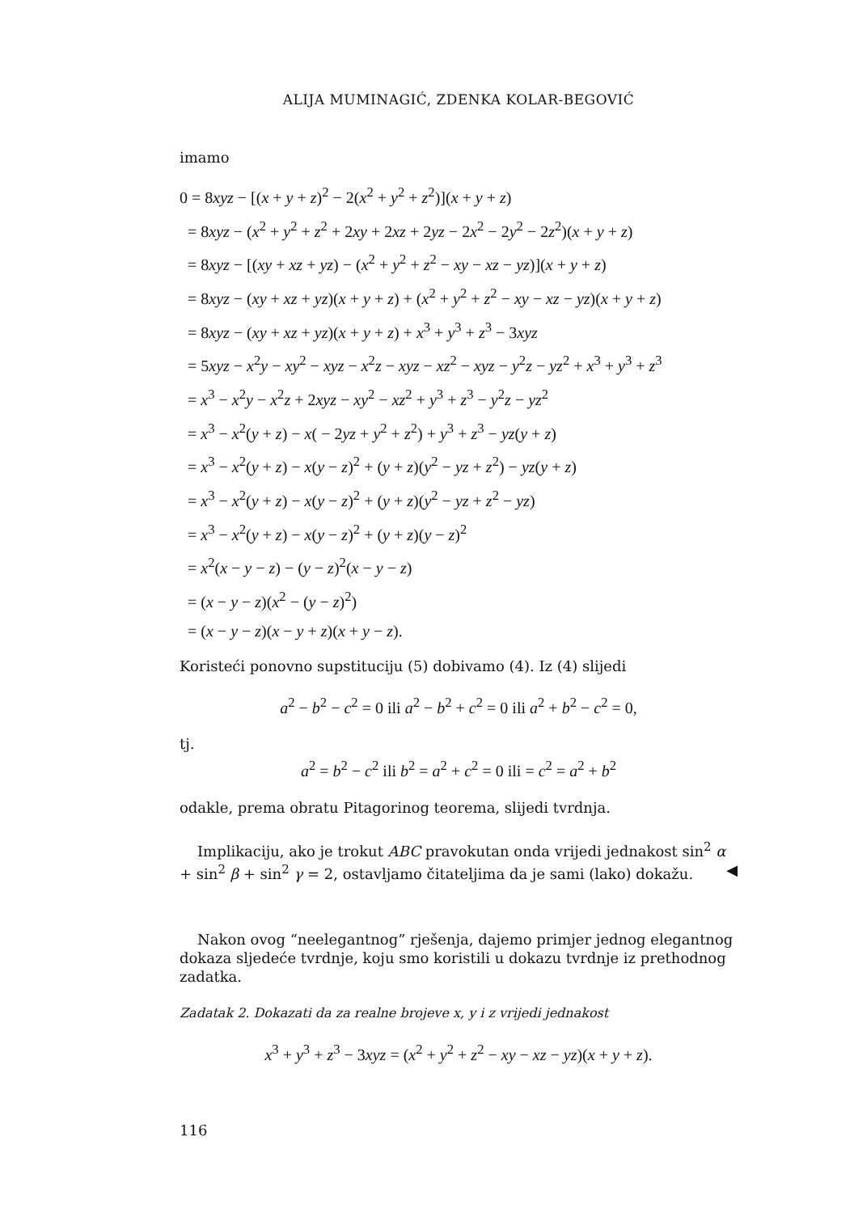ALIJA MUMINAGIĆ, ZDENKA KOLAR-BEGOVIĆ
imamo
0 = 8xyz − [(x + y + z)<sup>2</sup> − 2(x<sup>2</sup> + y<sup>2</sup> + z<sup>2</sup>)](x + y + z)
= 8xyz − (x<sup>2</sup> + y<sup>2</sup> + z<sup>2</sup> + 2xy + 2xz + 2yz − 2x<sup>2</sup> − 2y<sup>2</sup> − 2z<sup>2</sup>)(x + y + z)
= 8xyz − [(xy + xz + yz) − (x<sup>2</sup> + y<sup>2</sup> + z<sup>2</sup> − xy − xz − yz)](x + y + z)
= 8xyz − (xy + xz + yz)(x + y + z) + (x<sup>2</sup> + y<sup>2</sup> + z<sup>2</sup> − xy − xz − yz)(x + y + z)
= 8xyz − (xy + xz + yz)(x + y + z) + x<sup>3</sup> + y<sup>3</sup> + z<sup>3</sup> − 3xyz
= 5xyz − x<sup>2</sup>y − xy<sup>2</sup> − xyz − x<sup>2</sup>z − xyz − xz<sup>2</sup> − xyz − y<sup>2</sup>z − yz<sup>2</sup> + x<sup>3</sup> + y<sup>3</sup> + z<sup>3</sup>
= x<sup>3</sup> − x<sup>2</sup>y − x<sup>2</sup>z + 2xyz − xy<sup>2</sup> − xz<sup>2</sup> + y<sup>3</sup> + z<sup>3</sup> − y<sup>2</sup>z − yz<sup>2</sup>
= x<sup>3</sup> − x<sup>2</sup>(y + z) − x( − 2yz + y<sup>2</sup> + z<sup>2</sup>) + y<sup>3</sup> + z<sup>3</sup> − yz(y + z)
= x<sup>3</sup> − x<sup>2</sup>(y + z) − x(y − z)<sup>2</sup> + (y + z)(y<sup>2</sup> − yz + z<sup>2</sup>) − yz(y + z)
= x<sup>3</sup> − x<sup>2</sup>(y + z) − x(y − z)<sup>2</sup> + (y + z)(y<sup>2</sup> − yz + z<sup>2</sup> − yz)
= x<sup>3</sup> − x<sup>2</sup>(y + z) − x(y − z)<sup>2</sup> + (y + z)(y − z)<sup>2</sup>
= x<sup>2</sup>(x − y − z) − (y − z)<sup>2</sup>(x − y − z)
= (x − y − z)(x<sup>2</sup> − (y − z)<sup>2</sup>)
= (x − y − z)(x − y + z)(x + y − z).
Koristeći ponovno supstituciju (5) dobivamo (4). Iz (4) slijedi
a<sup>2</sup> − b<sup>2</sup> − c<sup>2</sup> = 0 ili a<sup>2</sup> − b<sup>2</sup> + c<sup>2</sup> = 0 ili a<sup>2</sup> + b<sup>2</sup> − c<sup>2</sup> = 0,
tj.
a<sup>2</sup> = b<sup>2</sup> − c<sup>2</sup> ili b<sup>2</sup> = a<sup>2</sup> + c<sup>2</sup> = 0 ili = c<sup>2</sup> = a<sup>2</sup> + b<sup>2</sup>
odakle, prema obratu Pitagorinog teorema, slijedi tvrdnja.
Implikaciju, ako je trokut ABC pravokutan onda vrijedi jednakost sin<sup>2</sup> α + sin<sup>2</sup> β + sin<sup>2</sup> γ = 2, ostavljamo čitateljima da je sami (lako) dokažu. ◀
Nakon ovog “neelegantnog” rješenja, dajemo primjer jednog elegantnog dokaza sljedeće tvrdnje, koju smo koristili u dokazu tvrdnje iz prethodnog zadatka.
Zadatak 2. Dokazati da za realne brojeve x, y i z vrijedi jednakost
x<sup>3</sup> + y<sup>3</sup> + z<sup>3</sup> − 3xyz = (x<sup>2</sup> + y<sup>2</sup> + z<sup>2</sup> − xy − xz − yz)(x + y + z).
116